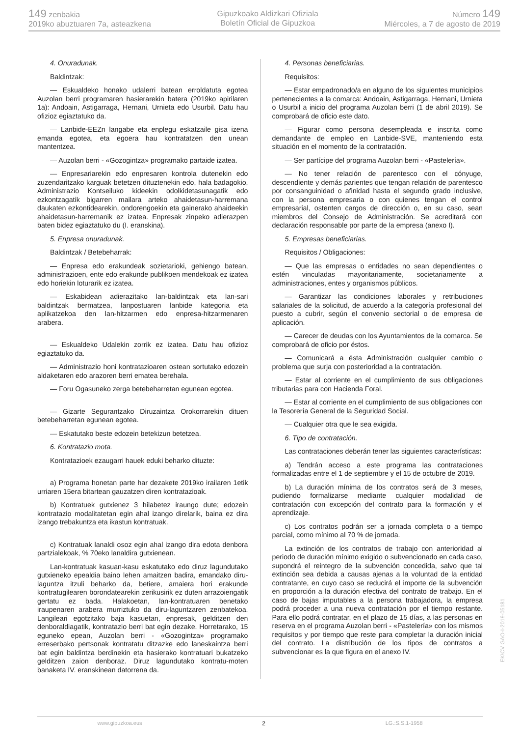149 zenbakia
2019ko abuztuaren 7a, asteazkena
Gipuzkoako Aldizkari Ofiziala
Boletín Oficial de Gipuzkoa
Número 149
Miércoles, a 7 de agosto de 2019
4. Onuradunak.
Baldintzak:
— Eskualdeko honako udalerri batean erroldatuta egotea Auzolan berri programaren hasierarekin batera (2019ko apirilaren 1a): Andoain, Astigarraga, Hernani, Urnieta edo Usurbil. Datu hau ofizioz egiaztatuko da.
— Lanbide-EEZn langabe eta enplegu eskatzaile gisa izena emanda egotea, eta egoera hau kontratatzen den unean mantentzea.
— Auzolan berri - «Gozogintza» programako partaide izatea.
— Enpresariarekin edo enpresaren kontrola dutenekin edo zuzendaritzako karguak betetzen dituztenekin edo, hala badagokio, Administrazio Kontseiluko kideekin odolkidetasunagatik edo ezkontzagatik bigarren mailara arteko ahaidetasun-harremana daukaten ezkontidearekin, ondorengoekin eta gainerako ahaideekin ahaidetasun-harremanik ez izatea. Enpresak zinpeko adierazpen baten bidez egiaztatuko du (I. eranskina).
5. Enpresa onuradunak.
Baldintzak / Betebeharrak:
— Enpresa edo erakundeak sozietarioki, gehiengo batean, administrazioen, ente edo erakunde publikoen mendekoak ez izatea edo horiekin loturarik ez izatea.
— Eskabidean adierazitako lan-baldintzak eta lan-sari baldintzak bermatzea, lanpostuaren lanbide kategoria eta aplikatzekoa den lan-hitzarmen edo enpresa-hitzarmenaren arabera.
— Eskualdeko Udalekin zorrik ez izatea. Datu hau ofizioz egiaztatuko da.
— Administrazio honi kontratazioaren ostean sortutako edozein aldaketaren edo arazoren berri ematea berehala.
— Foru Ogasuneko zerga betebeharretan egunean egotea.
— Gizarte Segurantzako Diruzaintza Orokorrarekin dituen betebeharretan egunean egotea.
— Eskatutako beste edozein betekizun betetzea.
6. Kontratazio mota.
Kontratazioek ezaugarri hauek eduki beharko dituzte:
a) Programa honetan parte har dezakete 2019ko irailaren 1etik urriaren 15era bitartean gauzatzen diren kontratazioak.
b) Kontratuek gutxienez 3 hilabetez iraungo dute; edozein kontratazio modalitatetan egin ahal izango direlarik, baina ez dira izango trebakuntza eta ikastun kontratuak.
c) Kontratuak lanaldi osoz egin ahal izango dira edota denbora partzialekoak, % 70eko lanaldira gutxienean.
Lan-kontratuak kasuan-kasu eskatutako edo diruz lagundutako gutxieneko epealdia baino lehen amaitzen badira, emandako diru-laguntza itzuli beharko da, betiere, amaiera hori erakunde kontratugilearen borondatearekin zerikusirik ez duten arrazoiengatik gertatu ez bada. Halakoetan, lan-kontratuaren benetako iraupenaren arabera murriztuko da diru-laguntzaren zenbatekoa. Langileari egotzitako baja kasuetan, enpresak, gelditzen den denboraldiagatik, kontratazio berri bat egin dezake. Horretarako, 15 eguneko epean, Auzolan berri - «Gozogintza» programako erreserbako pertsonak kontratatu ditzazke edo laneskaintza berri bat egin baldintza berdinekin eta hasierako kontratuari bukatzeko gelditzen zaion denboraz. Diruz lagundutako kontratu-moten banaketa IV. eranskinean datorrena da.
4. Personas beneficiarias.
Requisitos:
— Estar empadronado/a en alguno de los siguientes municipios pertenecientes a la comarca: Andoain, Astigarraga, Hernani, Urnieta o Usurbil a inicio del programa Auzolan berri (1 de abril 2019). Se comprobará de oficio este dato.
— Figurar como persona desempleada e inscrita como demandante de empleo en Lanbide-SVE, manteniendo esta situación en el momento de la contratación.
— Ser partícipe del programa Auzolan berri - «Pastelería».
— No tener relación de parentesco con el cónyuge, descendiente y demás parientes que tengan relación de parentesco por consanguinidad o afinidad hasta el segundo grado inclusive, con la persona empresaria o con quienes tengan el control empresarial, ostenten cargos de dirección o, en su caso, sean miembros del Consejo de Administración. Se acreditará con declaración responsable por parte de la empresa (anexo I).
5. Empresas beneficiarias.
Requisitos / Obligaciones:
— Que las empresas o entidades no sean dependientes o estén vinculadas mayoritariamente, societariamente a administraciones, entes y organismos públicos.
— Garantizar las condiciones laborales y retribuciones salariales de la solicitud, de acuerdo a la categoría profesional del puesto a cubrir, según el convenio sectorial o de empresa de aplicación.
— Carecer de deudas con los Ayuntamientos de la comarca. Se comprobará de oficio por éstos.
— Comunicará a ésta Administración cualquier cambio o problema que surja con posterioridad a la contratación.
— Estar al corriente en el cumplimiento de sus obligaciones tributarias para con Hacienda Foral.
— Estar al corriente en el cumplimiento de sus obligaciones con la Tesorería General de la Seguridad Social.
— Cualquier otra que le sea exigida.
6. Tipo de contratación.
Las contrataciones deberán tener las siguientes características:
a) Tendrán acceso a este programa las contrataciones formalizadas entre el 1 de septiembre y el 15 de octubre de 2019.
b) La duración mínima de los contratos será de 3 meses, pudiendo formalizarse mediante cualquier modalidad de contratación con excepción del contrato para la formación y el aprendizaje.
c) Los contratos podrán ser a jornada completa o a tiempo parcial, como mínimo al 70 % de jornada.
La extinción de los contratos de trabajo con anterioridad al periodo de duración mínimo exigido o subvencionado en cada caso, supondrá el reintegro de la subvención concedida, salvo que tal extinción sea debida a causas ajenas a la voluntad de la entidad contratante, en cuyo caso se reducirá el importe de la subvención en proporción a la duración efectiva del contrato de trabajo. En el caso de bajas imputables a la persona trabajadora, la empresa podrá proceder a una nueva contratación por el tiempo restante. Para ello podrá contratar, en el plazo de 15 días, a las personas en reserva en el programa Auzolan berri - «Pastelería» con los mismos requisitos y por tiempo que reste para completar la duración inicial del contrato. La distribución de los tipos de contratos a subvencionar es la que figura en el anexo IV.
www.gipuzkoa.eus 2 LG.:S.S.1-1958
EK\CV GAO-I-2019-05181